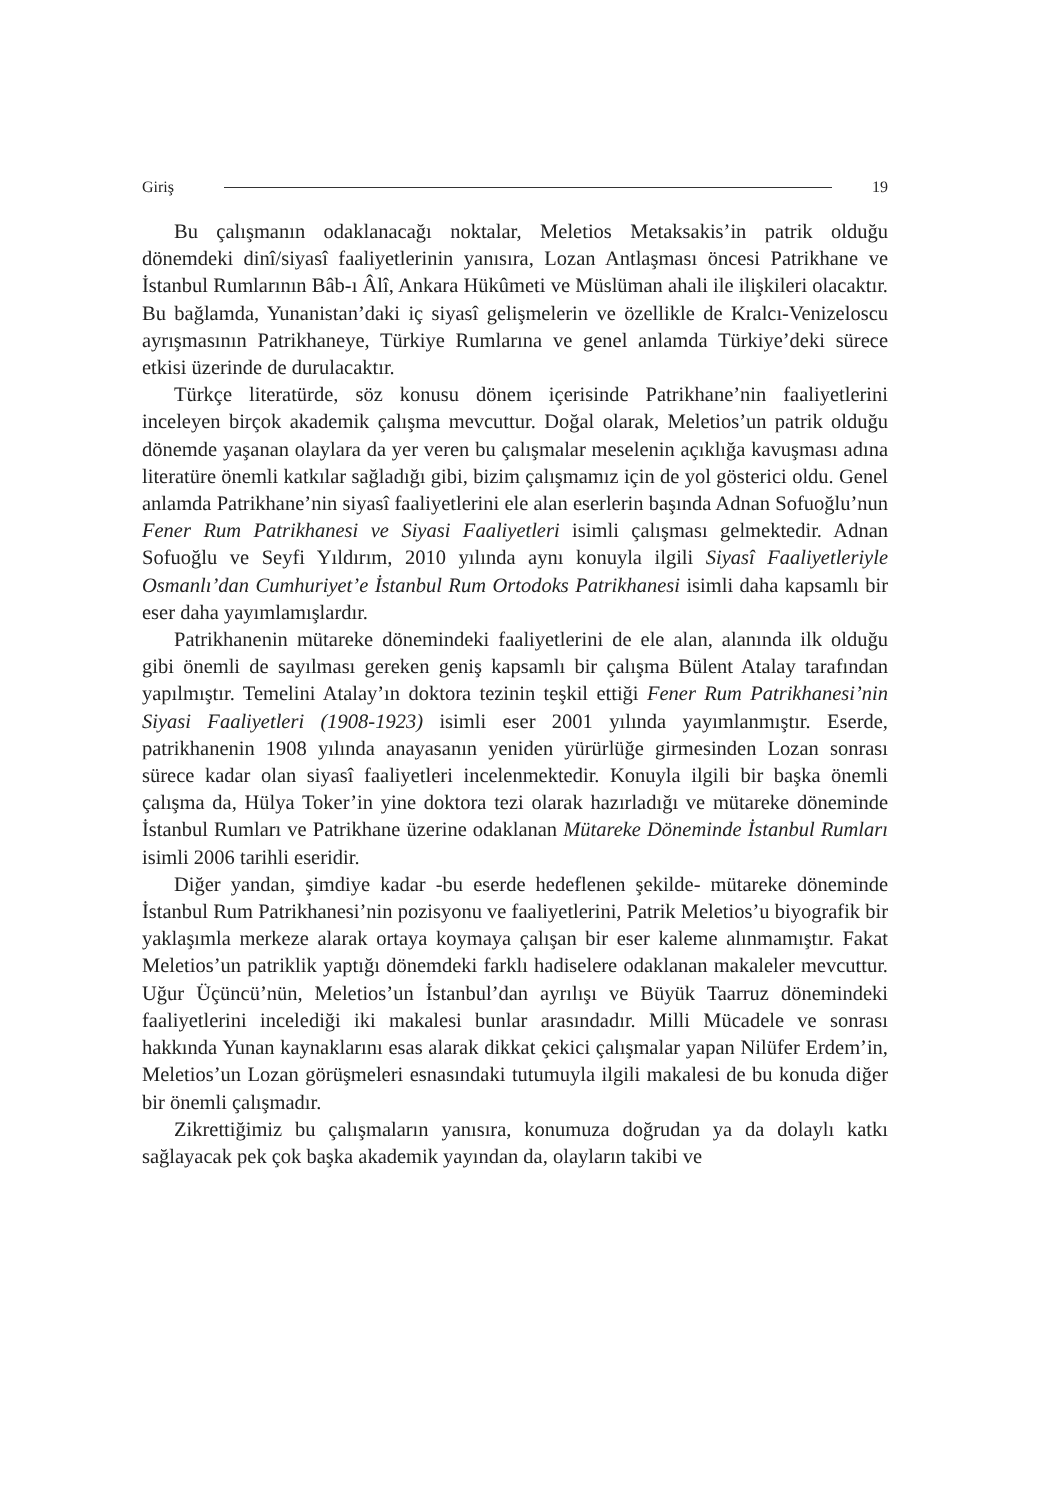Giriş 19
Bu çalışmanın odaklanacağı noktalar, Meletios Metaksakis’in patrik olduğu dönemdeki dinî/siyasî faaliyetlerinin yanısıra, Lozan Antlaşması öncesi Patrikhane ve İstanbul Rumlarının Bâb-ı Âlî, Ankara Hükûmeti ve Müslüman ahali ile ilişkileri olacaktır. Bu bağlamda, Yunanistan’daki iç siyasî gelişmelerin ve özellikle de Kralcı-Venizeloscu ayrışmasının Patrikhaneye, Türkiye Rumlarına ve genel anlamda Türkiye’deki sürece etkisi üzerinde de durulacaktır.
Türkçe literatürde, söz konusu dönem içerisinde Patrikhane’nin faaliyetlerini inceleyen birçok akademik çalışma mevcuttur. Doğal olarak, Meletios’un patrik olduğu dönemde yaşanan olaylara da yer veren bu çalışmalar meselenin açıklığa kavuşması adına literatüre önemli katkılar sağladığı gibi, bizim çalışmamız için de yol gösterici oldu. Genel anlamda Patrikhane’nin siyasî faaliyetlerini ele alan eserlerin başında Adnan Sofuoğlu’nun Fener Rum Patrikhanesi ve Siyasi Faaliyetleri isimli çalışması gelmektedir. Adnan Sofuoğlu ve Seyfi Yıldırım, 2010 yılında aynı konuyla ilgili Siyasî Faaliyetleriyle Osmanlı’dan Cumhuriyet’e İstanbul Rum Ortodoks Patrikhanesi isimli daha kapsamlı bir eser daha yayımlamışlardır.
Patrikhanenin mütareke dönemindeki faaliyetlerini de ele alan, alanında ilk olduğu gibi önemli de sayılması gereken geniş kapsamlı bir çalışma Bülent Atalay tarafından yapılmıştır. Temelini Atalay’ın doktora tezinin teşkil ettiği Fener Rum Patrikhanesi’nin Siyasi Faaliyetleri (1908-1923) isimli eser 2001 yılında yayımlanmıştır. Eserde, patrikhanenin 1908 yılında anayasanın yeniden yürürlüğe girmesinden Lozan sonrası sürece kadar olan siyasî faaliyetleri incelenmektedir. Konuyla ilgili bir başka önemli çalışma da, Hülya Toker’in yine doktora tezi olarak hazırladığı ve mütareke döneminde İstanbul Rumları ve Patrikhane üzerine odaklanan Mütareke Döneminde İstanbul Rumları isimli 2006 tarihli eseridir.
Diğer yandan, şimdiye kadar -bu eserde hedeflenen şekilde- mütareke döneminde İstanbul Rum Patrikhanesi’nin pozisyonu ve faaliyetlerini, Patrik Meletios’u biyografik bir yaklaşımla merkeze alarak ortaya koymaya çalışan bir eser kaleme alınmamıştır. Fakat Meletios’un patriklik yaptığı dönemdeki farklı hadiselere odaklanan makaleler mevcuttur. Uğur Üçüncü’nün, Meletios’un İstanbul’dan ayrılışı ve Büyük Taarruz dönemindeki faaliyetlerini incelediği iki makalesi bunlar arasındadır. Milli Mücadele ve sonrası hakkında Yunan kaynaklarını esas alarak dikkat çekici çalışmalar yapan Nilüfer Erdem’in, Meletios’un Lozan görüşmeleri esnasındaki tutumuyla ilgili makalesi de bu konuda diğer bir önemli çalışmadır.
Zikrettiğimiz bu çalışmaların yanısıra, konumuza doğrudan ya da dolaylı katkı sağlayacak pek çok başka akademik yayından da, olayların takibi ve